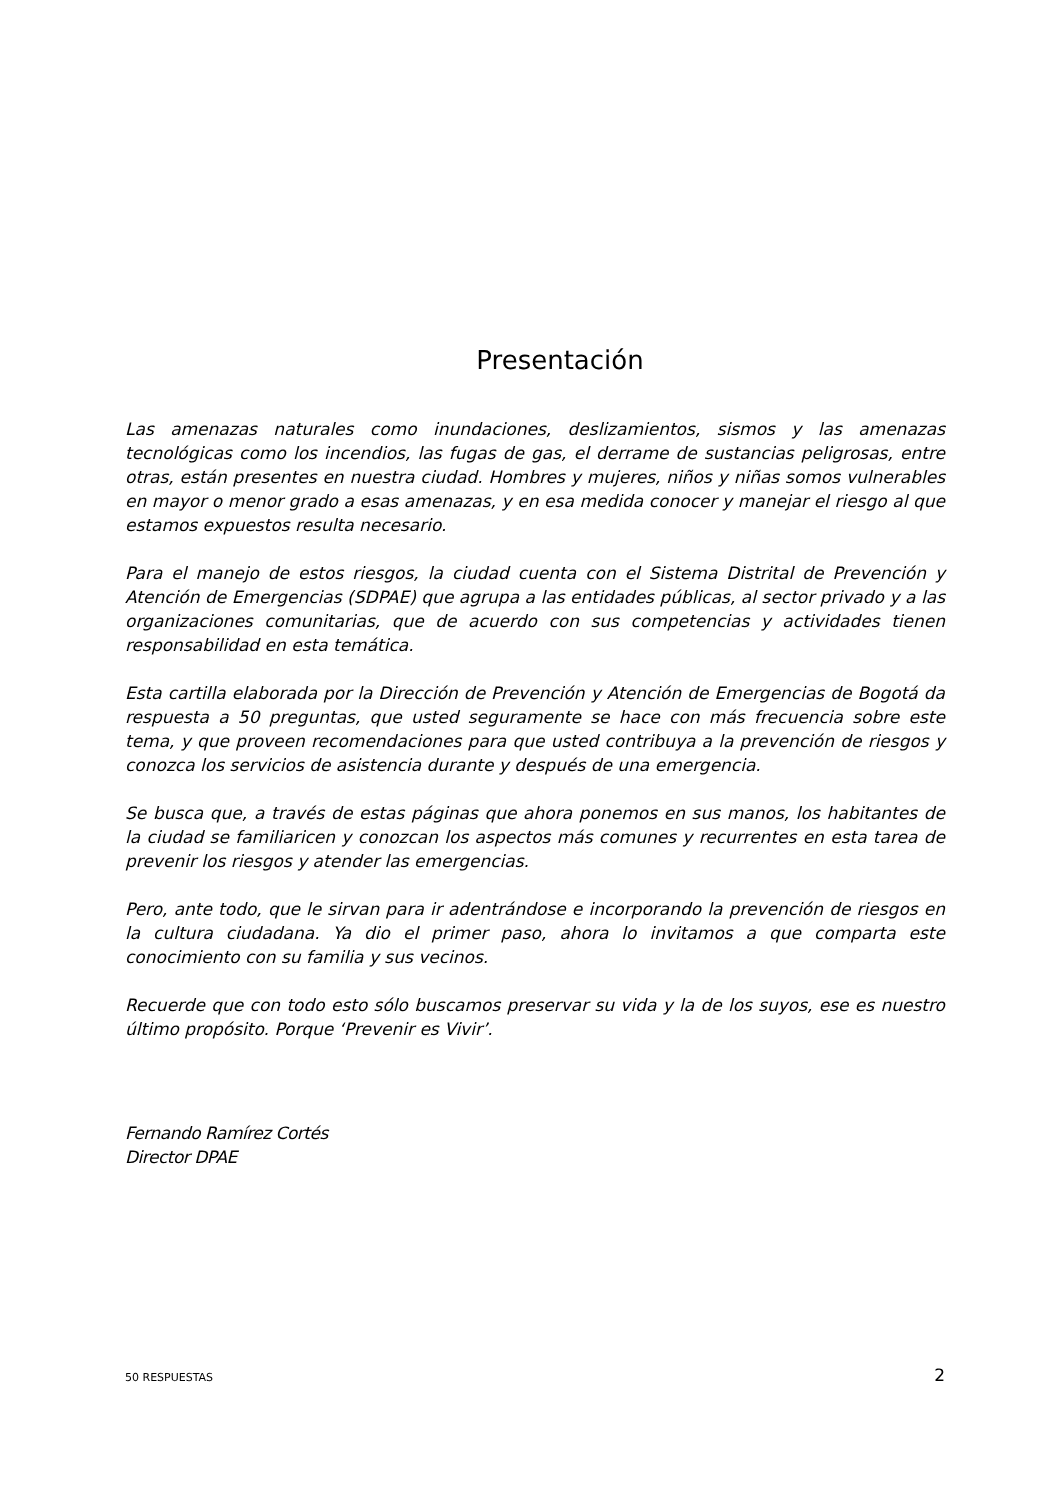Presentación
Las amenazas naturales como inundaciones, deslizamientos, sismos y las amenazas tecnológicas como los incendios, las fugas de gas, el derrame de sustancias peligrosas, entre otras, están presentes en nuestra ciudad. Hombres y mujeres, niños y niñas somos vulnerables en mayor o menor grado a esas amenazas, y en esa medida conocer y manejar el riesgo al que estamos expuestos resulta necesario.
Para el manejo de estos riesgos, la ciudad cuenta con el Sistema Distrital de Prevención y Atención de Emergencias (SDPAE) que agrupa a las entidades públicas, al sector privado y a las organizaciones comunitarias, que de acuerdo con sus competencias y actividades tienen responsabilidad en esta temática.
Esta cartilla elaborada por la Dirección de Prevención y Atención de Emergencias de Bogotá da respuesta a 50 preguntas, que usted seguramente se hace con más frecuencia sobre este tema, y que proveen recomendaciones para que usted contribuya a la prevención de riesgos y conozca los servicios de asistencia durante y después de una emergencia.
Se busca que, a través de estas páginas que ahora ponemos en sus manos, los habitantes de la ciudad se familiaricen y conozcan los aspectos más comunes y recurrentes en esta tarea de prevenir los riesgos y atender las emergencias.
Pero, ante todo, que le sirvan para ir adentrándose e incorporando la prevención de riesgos en la cultura ciudadana. Ya dio el primer paso, ahora lo invitamos a que comparta este conocimiento con su familia y sus vecinos.
Recuerde que con todo esto sólo buscamos preservar su vida y la de los suyos, ese es nuestro último propósito. Porque ‘Prevenir es Vivir’.
Fernando Ramírez Cortés
Director DPAE
50 RESPUESTAS 2